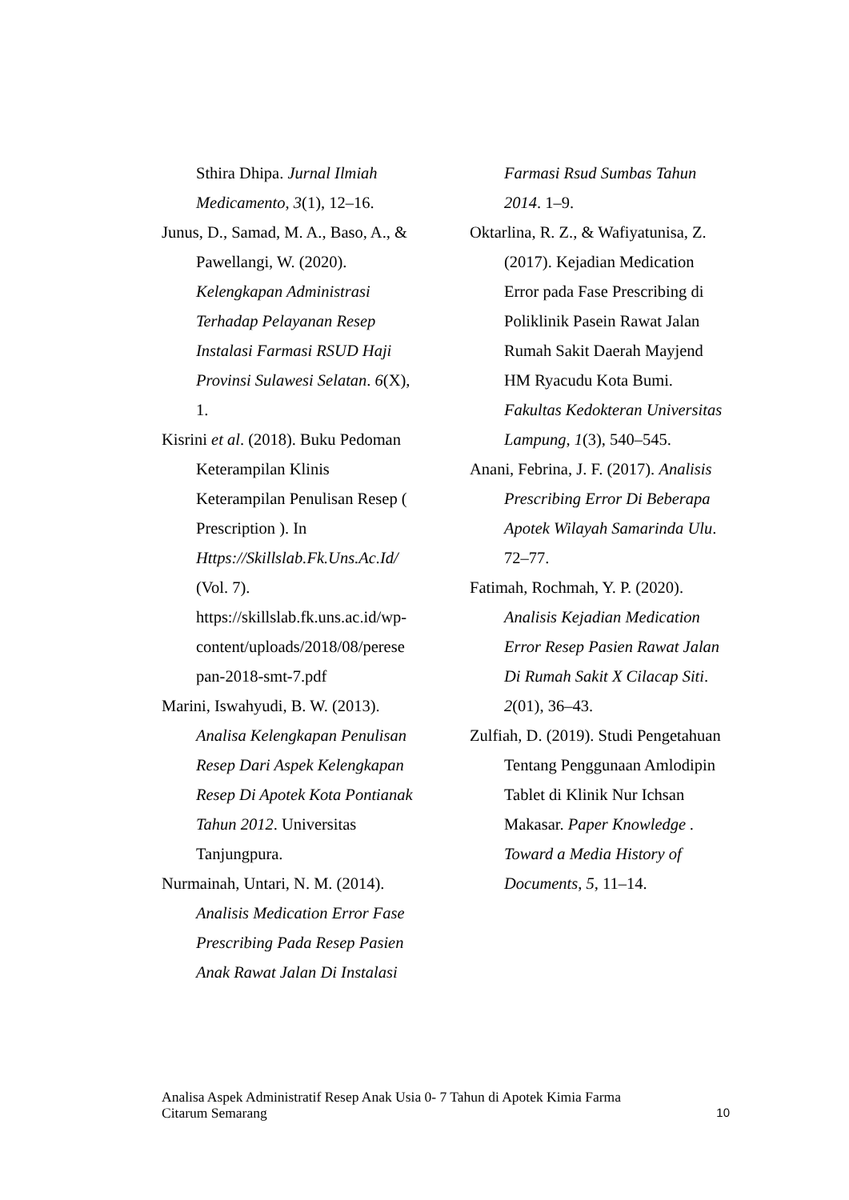Sthira Dhipa. Jurnal Ilmiah Medicamento, 3(1), 12–16.
Junus, D., Samad, M. A., Baso, A., & Pawellangi, W. (2020). Kelengkapan Administrasi Terhadap Pelayanan Resep Instalasi Farmasi RSUD Haji Provinsi Sulawesi Selatan. 6(X), 1.
Kisrini et al. (2018). Buku Pedoman Keterampilan Klinis Keterampilan Penulisan Resep ( Prescription ). In Https://Skillslab.Fk.Uns.Ac.Id/ (Vol. 7). https://skillslab.fk.uns.ac.id/wp-content/uploads/2018/08/perese pan-2018-smt-7.pdf
Marini, Iswahyudi, B. W. (2013). Analisa Kelengkapan Penulisan Resep Dari Aspek Kelengkapan Resep Di Apotek Kota Pontianak Tahun 2012. Universitas Tanjungpura.
Nurmainah, Untari, N. M. (2014). Analisis Medication Error Fase Prescribing Pada Resep Pasien Anak Rawat Jalan Di Instalasi
Farmasi Rsud Sumbas Tahun 2014. 1–9.
Oktarlina, R. Z., & Wafiyatunisa, Z. (2017). Kejadian Medication Error pada Fase Prescribing di Poliklinik Pasein Rawat Jalan Rumah Sakit Daerah Mayjend HM Ryacudu Kota Bumi. Fakultas Kedokteran Universitas Lampung, 1(3), 540–545.
Anani, Febrina, J. F. (2017). Analisis Prescribing Error Di Beberapa Apotek Wilayah Samarinda Ulu. 72–77.
Fatimah, Rochmah, Y. P. (2020). Analisis Kejadian Medication Error Resep Pasien Rawat Jalan Di Rumah Sakit X Cilacap Siti. 2(01), 36–43.
Zulfiah, D. (2019). Studi Pengetahuan Tentang Penggunaan Amlodipin Tablet di Klinik Nur Ichsan Makasar. Paper Knowledge . Toward a Media History of Documents, 5, 11–14.
Analisa Aspek Administratif Resep Anak Usia 0- 7 Tahun di Apotek Kimia Farma
Citarum Semarang
10